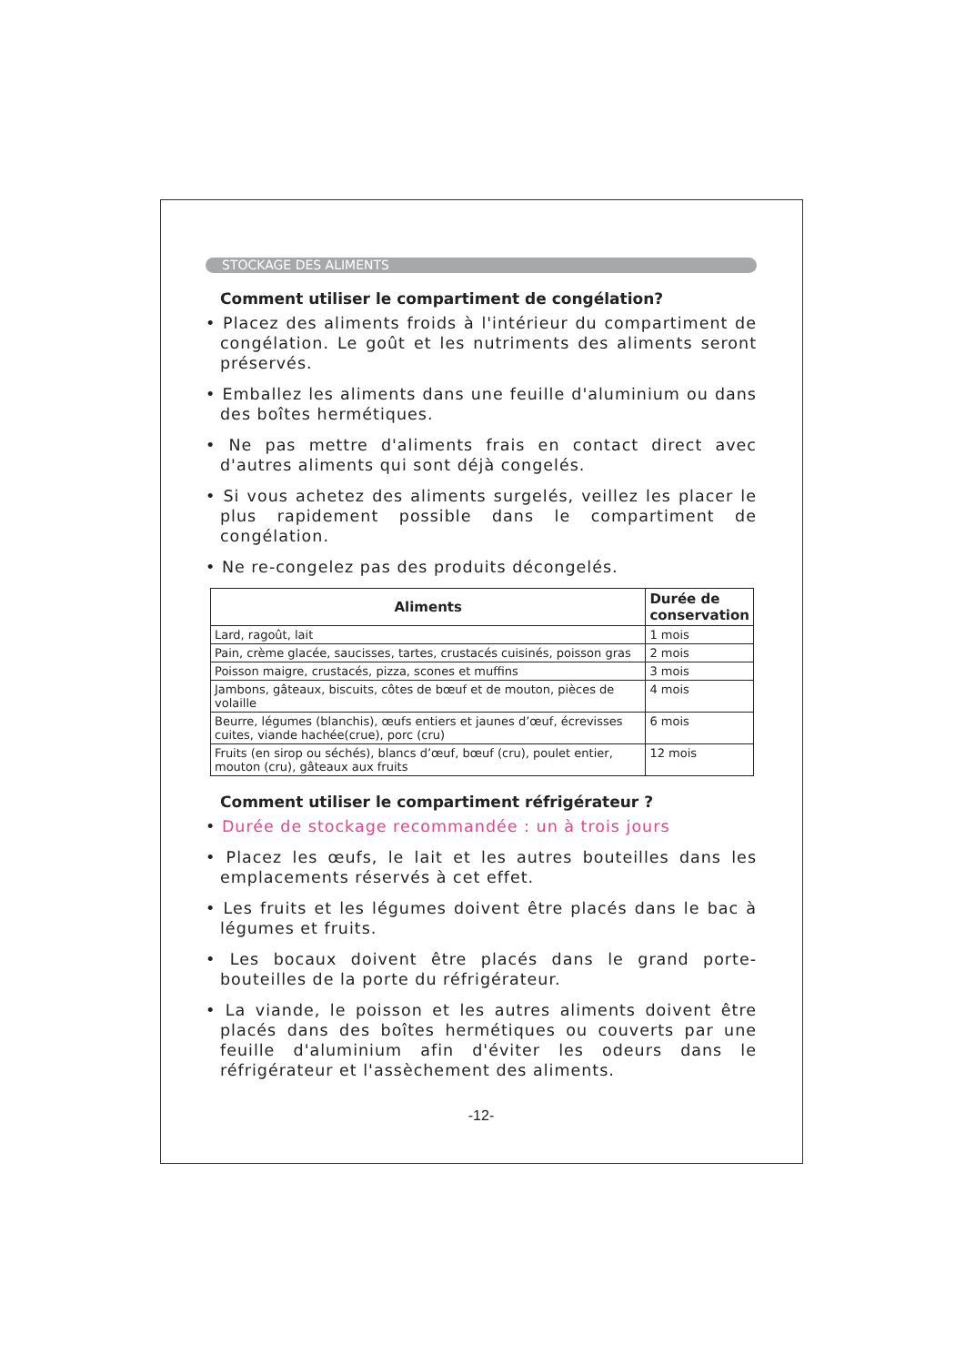STOCKAGE DES ALIMENTS
Comment utiliser le compartiment de congélation?
• Placez des aliments froids à l'intérieur du compartiment de congélation. Le goût et les nutriments des aliments seront préservés.
• Emballez les aliments dans une feuille d'aluminium ou dans des boîtes hermétiques.
• Ne pas mettre d'aliments frais en contact direct avec d'autres aliments qui sont déjà congelés.
• Si vous achetez des aliments surgelés, veillez les placer le plus rapidement possible dans le compartiment de congélation.
• Ne re-congelez pas des produits décongelés.
| Aliments | Durée de conservation |
| --- | --- |
| Lard, ragoût, lait | 1 mois |
| Pain, crème glacée, saucisses, tartes, crustacés cuisinés, poisson gras | 2 mois |
| Poisson maigre, crustacés, pizza, scones et muffins | 3 mois |
| Jambons, gâteaux, biscuits, côtes de bœuf et de mouton, pièces de volaille | 4 mois |
| Beurre, légumes (blanchis), œufs entiers et jaunes d’œuf, écrevisses cuites, viande hachée(crue), porc (cru) | 6 mois |
| Fruits (en sirop ou séchés), blancs d’œuf, bœuf (cru), poulet entier, mouton (cru), gâteaux aux fruits | 12 mois |
Comment utiliser le compartiment réfrigérateur ?
• Durée de stockage recommandée : un à trois jours
• Placez les œufs, le lait et les autres bouteilles dans les emplacements réservés à cet effet.
• Les fruits et les légumes doivent être placés dans le bac à légumes et fruits.
• Les bocaux doivent être placés dans le grand porte-bouteilles de la porte du réfrigérateur.
• La viande, le poisson et les autres aliments doivent être placés dans des boîtes hermétiques ou couverts par une feuille d'aluminium afin d'éviter les odeurs dans le réfrigérateur et l'assèchement des aliments.
-12-